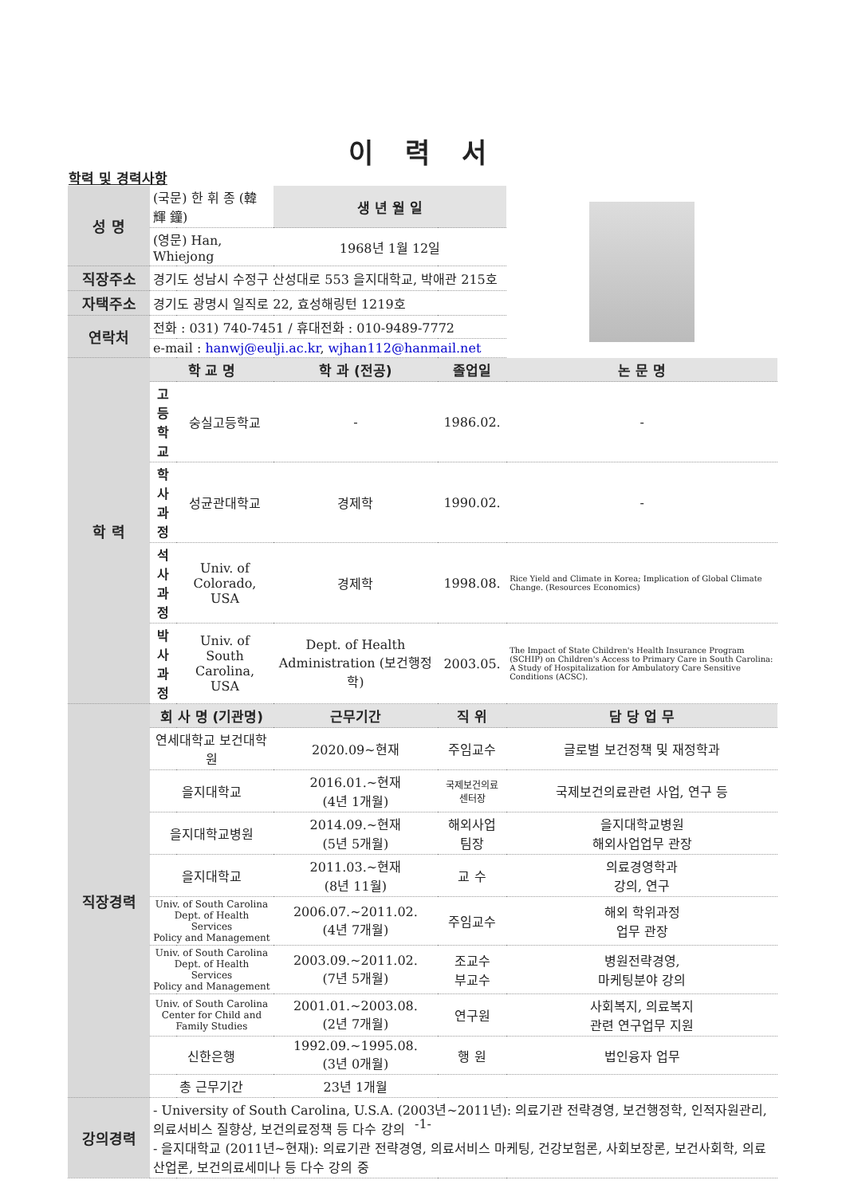이 력 서
학력 및 경력사항
| 성 명 | (국문) 한 휘 종 (韓 輝 鐘) | | 생 년 월 일 | | |
| | (영문) Han, Whiejong | | 1968년 1월 12일 | | |
| 직장주소 | 경기도 성남시 수정구 산성대로 553 을지대학교, 박애관 215호 | | | | |
| 자택주소 | 경기도 광명시 일직로 22, 효성해링턴 1219호 | | | | |
| 연락처 | 전화 : 031) 740-7451 / 휴대전화 : 010-9489-7772 | | | | |
| | e-mail : hanwj@eulji.ac.kr , wjhan112@hanmail.net | | | | |
| 학 력 | 학 교 명 | | 학 과 (전공) | 졸업일 | 논 문 명 |
| | 고등학교 | 숭실고등학교 | - | 1986.02. | - |
| | 학사과정 | 성균관대학교 | 경제학 | 1990.02. | - |
| | 석사과정 | Univ. of Colorado, USA | 경제학 | 1998.08. | Rice Yield and Climate in Korea; Implication of Global Climate Change. (Resources Economics) |
| | 박사과정 | Univ. of South Carolina, USA | Dept. of Health Administration (보건행정학) | 2003.05. | The Impact of State Children's Health Insurance Program (SCHIP) on Children's Access to Primary Care in South Carolina: A Study of Hospitalization for Ambulatory Care Sensitive Conditions (ACSC). |
| 직장경력 | 회 사 명 (기관명) | | 근무기간 | 직 위 | 담 당 업 무 |
| | 연세대학교 보건대학원 | | 2020.09~현재 | 주임교수 | 글로벌 보건정책 및 재정학과 |
| | 을지대학교 | | 2016.01.~현재 (4년 1개월) | 국제보건의료 센터장 | 국제보건의료관련 사업, 연구 등 |
| | 을지대학교병원 | | 2014.09.~현재 (5년 5개월) | 해외사업 팀장 | 을지대학교병원 해외사업업무 관장 |
| | 을지대학교 | | 2011.03.~현재 (8년 11월) | 교 수 | 의료경영학과 강의, 연구 |
| | Univ. of South Carolina Dept. of Health Services Policy and Management | | 2006.07.~2011.02. (4년 7개월) | 주임교수 | 해외 학위과정 업무 관장 |
| | Univ. of South Carolina Dept. of Health Services Policy and Management | | 2003.09.~2011.02. (7년 5개월) | 조교수 부교수 | 병원전략경영, 마케팅분야 강의 |
| | Univ. of South Carolina Center for Child and Family Studies | | 2001.01.~2003.08. (2년 7개월) | 연구원 | 사회복지, 의료복지 관련 연구업무 지원 |
| | 신한은행 | | 1992.09.~1995.08. (3년 0개월) | 행 원 | 법인융자 업무 |
| | 총 근무기간 | | 23년 1개월 | | |
| 강의경력 | - University of South Carolina, U.S.A. (2003년~2011년): 의료기관 전략경영, 보건행정학, 인적자원관리, 의료서비스 질향상, 보건의료정책 등 다수 강의 - 을지대학교 (2011년~현재): 의료기관 전략경영, 의료서비스 마케팅, 건강보험론, 사회보장론, 보건사회학, 의료산업론, 보건의료세미나 등 다수 강의 중 | | | | |
-1-